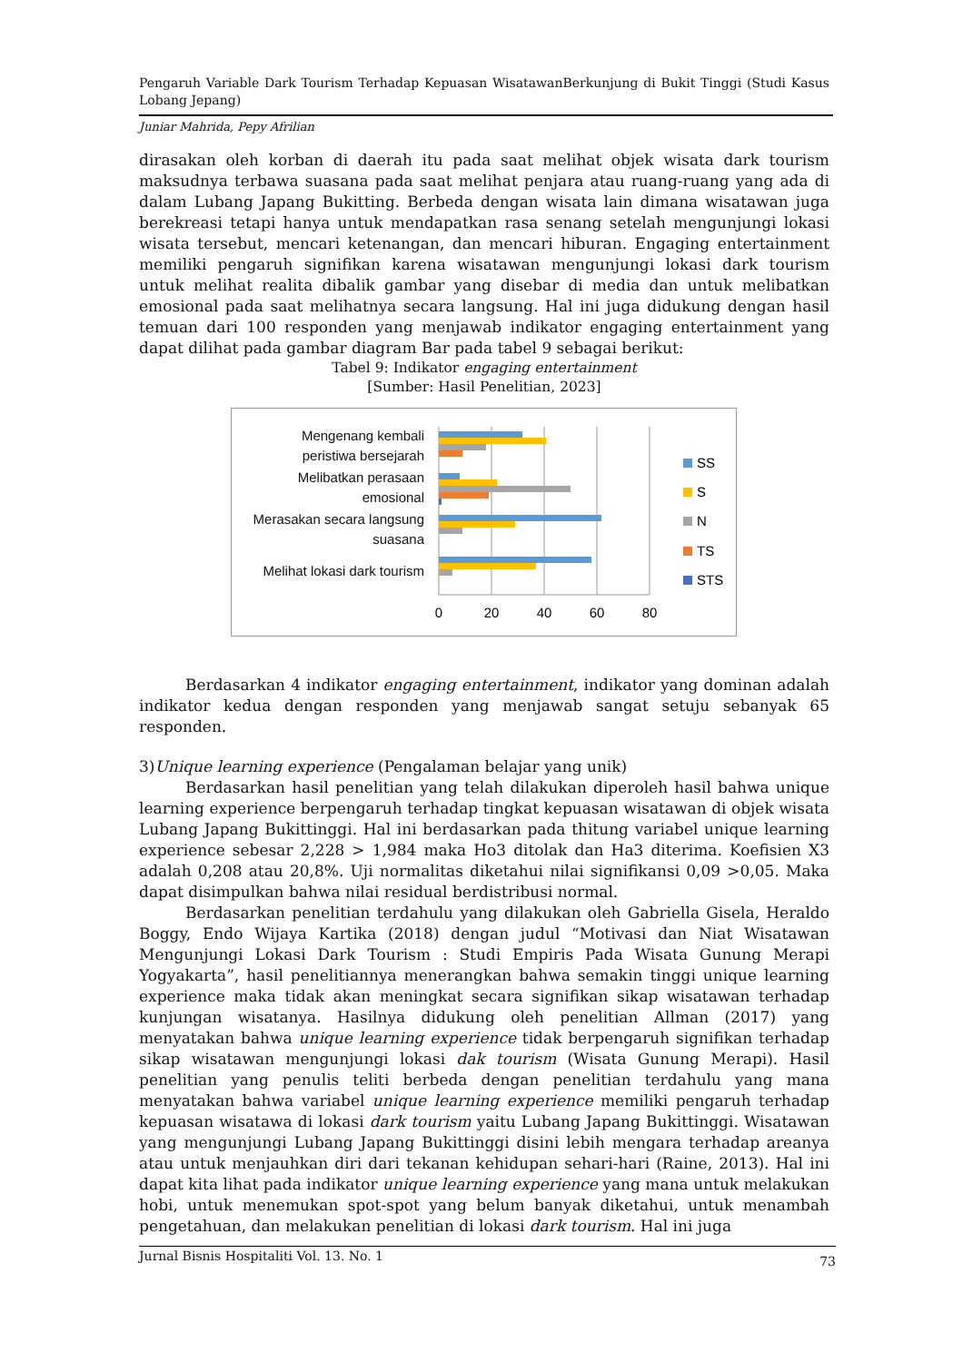Pengaruh Variable Dark Tourism Terhadap Kepuasan WisatawanBerkunjung di Bukit Tinggi (Studi Kasus Lobang Jepang)
Juniar Mahrida, Pepy Afrilian
dirasakan oleh korban di daerah itu pada saat melihat objek wisata dark tourism maksudnya terbawa suasana pada saat melihat penjara atau ruang-ruang yang ada di dalam Lubang Japang Bukitting. Berbeda dengan wisata lain dimana wisatawan juga berekreasi tetapi hanya untuk mendapatkan rasa senang setelah mengunjungi lokasi wisata tersebut, mencari ketenangan, dan mencari hiburan. Engaging entertainment memiliki pengaruh signifikan karena wisatawan mengunjungi lokasi dark tourism untuk melihat realita dibalik gambar yang disebar di media dan untuk melibatkan emosional pada saat melihatnya secara langsung. Hal ini juga didukung dengan hasil temuan dari 100 responden yang menjawab indikator engaging entertainment yang dapat dilihat pada gambar diagram Bar pada tabel 9 sebagai berikut:
Tabel 9: Indikator engaging entertainment
[Sumber: Hasil Penelitian, 2023]
Mengenang kembali
peristiwa bersejarah
Melibatkan perasaan
emosional
Merasakan secara langsung
suasana
Melihat lokasi dark tourism
0
20
40
60
80
SS
S
N
TS
STS
Berdasarkan 4 indikator engaging entertainment, indikator yang dominan adalah indikator kedua dengan responden yang menjawab sangat setuju sebanyak 65 responden.
3)Unique learning experience (Pengalaman belajar yang unik)
Berdasarkan hasil penelitian yang telah dilakukan diperoleh hasil bahwa unique learning experience berpengaruh terhadap tingkat kepuasan wisatawan di objek wisata Lubang Japang Bukittinggi. Hal ini berdasarkan pada thitung variabel unique learning experience sebesar 2,228 > 1,984 maka Ho3 ditolak dan Ha3 diterima. Koefisien X3 adalah 0,208 atau 20,8%. Uji normalitas diketahui nilai signifikansi 0,09 >0,05. Maka dapat disimpulkan bahwa nilai residual berdistribusi normal.
Berdasarkan penelitian terdahulu yang dilakukan oleh Gabriella Gisela, Heraldo Boggy, Endo Wijaya Kartika (2018) dengan judul “Motivasi dan Niat Wisatawan Mengunjungi Lokasi Dark Tourism : Studi Empiris Pada Wisata Gunung Merapi Yogyakarta”, hasil penelitiannya menerangkan bahwa semakin tinggi unique learning experience maka tidak akan meningkat secara signifikan sikap wisatawan terhadap kunjungan wisatanya. Hasilnya didukung oleh penelitian Allman (2017) yang menyatakan bahwa unique learning experience tidak berpengaruh signifikan terhadap sikap wisatawan mengunjungi lokasi dak tourism (Wisata Gunung Merapi). Hasil penelitian yang penulis teliti berbeda dengan penelitian terdahulu yang mana menyatakan bahwa variabel unique learning experience memiliki pengaruh terhadap kepuasan wisatawa di lokasi dark tourism yaitu Lubang Japang Bukittinggi. Wisatawan yang mengunjungi Lubang Japang Bukittinggi disini lebih mengara terhadap areanya atau untuk menjauhkan diri dari tekanan kehidupan sehari-hari (Raine, 2013). Hal ini dapat kita lihat pada indikator unique learning experience yang mana untuk melakukan hobi, untuk menemukan spot-spot yang belum banyak diketahui, untuk menambah pengetahuan, dan melakukan penelitian di lokasi dark tourism. Hal ini juga
Jurnal Bisnis Hospitaliti Vol. 13. No. 1 73